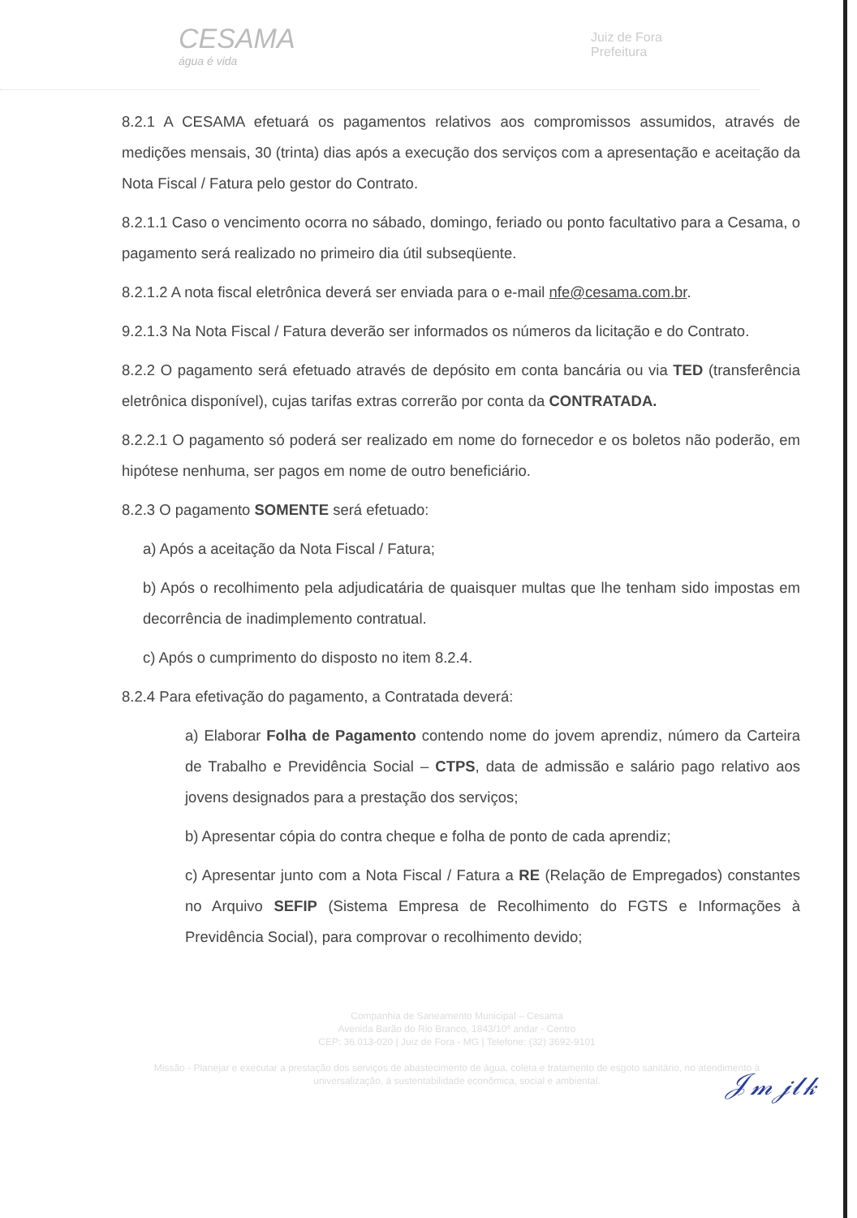CESAMA
água é vida
Juiz de Fora
Prefeitura
8.2.1 A CESAMA efetuará os pagamentos relativos aos compromissos assumidos, através de medições mensais, 30 (trinta) dias após a execução dos serviços com a apresentação e aceitação da Nota Fiscal / Fatura pelo gestor do Contrato.
8.2.1.1 Caso o vencimento ocorra no sábado, domingo, feriado ou ponto facultativo para a Cesama, o pagamento será realizado no primeiro dia útil subseqüente.
8.2.1.2 A nota fiscal eletrônica deverá ser enviada para o e-mail nfe@cesama.com.br.
9.2.1.3 Na Nota Fiscal / Fatura deverão ser informados os números da licitação e do Contrato.
8.2.2 O pagamento será efetuado através de depósito em conta bancária ou via TED (transferência eletrônica disponível), cujas tarifas extras correrão por conta da CONTRATADA.
8.2.2.1 O pagamento só poderá ser realizado em nome do fornecedor e os boletos não poderão, em hipótese nenhuma, ser pagos em nome de outro beneficiário.
8.2.3 O pagamento SOMENTE será efetuado:
a) Após a aceitação da Nota Fiscal / Fatura;
b) Após o recolhimento pela adjudicatária de quaisquer multas que lhe tenham sido impostas em decorrência de inadimplemento contratual.
c) Após o cumprimento do disposto no item 8.2.4.
8.2.4 Para efetivação do pagamento, a Contratada deverá:
a) Elaborar Folha de Pagamento contendo nome do jovem aprendiz, número da Carteira de Trabalho e Previdência Social – CTPS, data de admissão e salário pago relativo aos jovens designados para a prestação dos serviços;
b) Apresentar cópia do contra cheque e folha de ponto de cada aprendiz;
c) Apresentar junto com a Nota Fiscal / Fatura a RE (Relação de Empregados) constantes no Arquivo SEFIP (Sistema Empresa de Recolhimento do FGTS e Informações à Previdência Social), para comprovar o recolhimento devido;
Companhia de Saneamento Municipal – Cesama
Avenida Barão do Rio Branco, 1843/10º andar - Centro
CEP: 36.013-020 | Juiz de Fora - MG | Telefone: (32) 3692-9101
Missão - Planejar e executar a prestação dos serviços de abastecimento de água, coleta e tratamento de esgoto sanitário, no atendimento à universalização, à sustentabilidade econômica, social e ambiental.
𝒥𝓂 𝒿𝓁𝓀